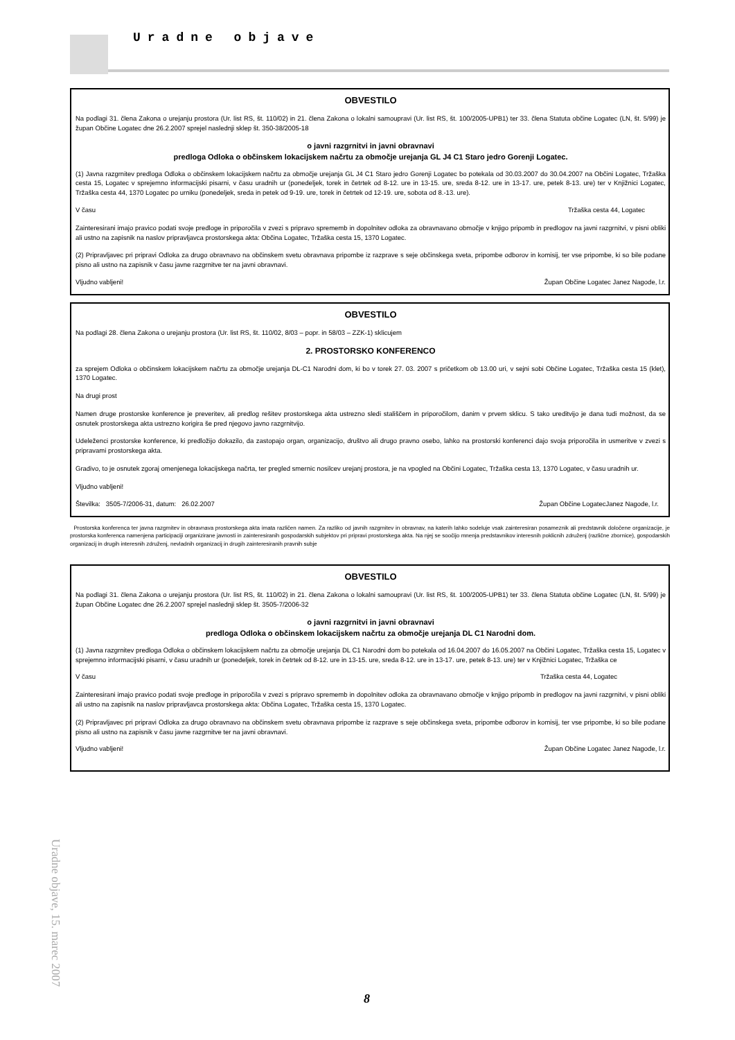Uradne objave
OBVESTILO
Na podlagi 31. člena Zakona o urejanju prostora (Ur. list RS, št. 110/02) in 21. člena Zakona o lokalni samoupravi (Ur. list RS, št. 100/2005-UPB1) ter 33. člena Statuta občine Logatec (LN, št. 5/99) je župan Občine Logatec dne 26.2.2007 sprejel naslednji sklep št. 350-38/2005-18
o javni razgrnitvi in javni obravnavi
predloga Odloka o občinskem lokacijskem načrtu za območje urejanja GL J4 C1 Staro jedro Gorenji Logatec.
(1) Javna razgrnitev predloga Odloka o občinskem lokacijskem načrtu za območje urejanja GL J4 C1 Staro jedro Gorenji Logatec bo potekala od 30.03.2007 do 30.04.2007 na Občini Logatec, Tržaška cesta 15, Logatec v sprejemno informacijski pisarni, v času uradnih ur (ponedeljek, torek in četrtek od 8-12. ure in 13-15. ure, sreda 8-12. ure in 13-17. ure, petek 8-13. ure) ter v Knjižnici Logatec, Tržaška cesta 44, 1370 Logatec po urniku (ponedeljek, sreda in petek od 9-19. ure, torek in četrtek od 12-19. ure, sobota od 8.-13. ure).
V času Tržaška cesta 44, Logatec
Zainteresirani imajo pravico podati svoje predloge in priporočila v zvezi s pripravo sprememb in dopolnitev odloka za obravnavano območje v knjigo pripomb in predlogov na javni razgrnitvi, v pisni obliki ali ustno na zapisnik na naslov pripravljavca prostorskega akta: Občina Logatec, Tržaška cesta 15, 1370 Logatec.
(2) Pripravljavec pri pripravi Odloka za drugo obravnavo na občinskem svetu obravnava pripombe iz razprave s seje občinskega sveta, pripombe odborov in komisij, ter vse pripombe, ki so bile podane pisno ali ustno na zapisnik v času javne razgrnitve ter na javni obravnavi.
Vljudno vabljeni! Župan Občine Logatec Janez Nagode, l.r.
OBVESTILO
Na podlagi 28. člena Zakona o urejanju prostora (Ur. list RS, št. 110/02, 8/03 – popr. in 58/03 – ZZK-1) sklicujem
2. PROSTORSKO KONFERENCO
za sprejem Odloka o občinskem lokacijskem načrtu za območje urejanja DL-C1 Narodni dom, ki bo v torek 27. 03. 2007 s pričetkom ob 13.00 uri, v sejni sobi Občine Logatec, Tržaška cesta 15 (klet), 1370 Logatec.
Na drugi prost
Namen druge prostorske konference je preveritev, ali predlog rešitev prostorskega akta ustrezno sledi stališčem in priporočilom, danim v prvem sklicu. S tako ureditvijo je dana tudi možnost, da se osnutek prostorskega akta ustrezno korigira še pred njegovo javno razgrnitvijo.
Udeleženci prostorske konference, ki predložijo dokazilo, da zastopajo organ, organizacijo, društvo ali drugo pravno osebo, lahko na prostorski konferenci dajo svoja priporočila in usmeritve v zvezi s pripravami prostorskega akta.
Gradivo, to je osnutek zgoraj omenjenega lokacijskega načrta, ter pregled smernic nosilcev urejanj prostora, je na vpogled na Občini Logatec, Tržaška cesta 13, 1370 Logatec, v času uradnih ur.
Vljudno vabljeni!
Številka: 3505-7/2006-31, datum: 26.02.2007 Župan Občine LogatecJanez Nagode, l.r.
Prostorska konferenca ter javna razgrnitev in obravnava prostorskega akta imata različen namen. Za razliko od javnih razgrnitev in obravnav, na katerih lahko sodeluje vsak zainteresiran posameznik ali predstavnik določene organizacije, je prostorska konferenca namenjena participaciji organizirane javnosti in zainteresiranih gospodarskih subjektov pri pripravi prostorskega akta. Na njej se soočijo mnenja predstavnikov interesnih poklicnih združenj (različne zbornice), gospodarskih organizacij in drugih interesnih združenj, nevladnih organizacij in drugih zainteresiranih pravnih subje
OBVESTILO
Na podlagi 31. člena Zakona o urejanju prostora (Ur. list RS, št. 110/02) in 21. člena Zakona o lokalni samoupravi (Ur. list RS, št. 100/2005-UPB1) ter 33. člena Statuta občine Logatec (LN, št. 5/99) je župan Občine Logatec dne 26.2.2007 sprejel naslednji sklep št. 3505-7/2006-32
o javni razgrnitvi in javni obravnavi
predloga Odloka o občinskem lokacijskem načrtu za območje urejanja DL C1 Narodni dom.
(1) Javna razgrnitev predloga Odloka o občinskem lokacijskem načrtu za območje urejanja DL C1 Narodni dom bo potekala od 16.04.2007 do 16.05.2007 na Občini Logatec, Tržaška cesta 15, Logatec v sprejemno informacijski pisarni, v času uradnih ur (ponedeljek, torek in četrtek od 8-12. ure in 13-15. ure, sreda 8-12. ure in 13-17. ure, petek 8-13. ure) ter v Knjižnici Logatec, Tržaška ce
V času Tržaška cesta 44, Logatec
Zainteresirani imajo pravico podati svoje predloge in priporočila v zvezi s pripravo sprememb in dopolnitev odloka za obravnavano območje v knjigo pripomb in predlogov na javni razgrnitvi, v pisni obliki ali ustno na zapisnik na naslov pripravljavca prostorskega akta: Občina Logatec, Tržaška cesta 15, 1370 Logatec.
(2) Pripravljavec pri pripravi Odloka za drugo obravnavo na občinskem svetu obravnava pripombe iz razprave s seje občinskega sveta, pripombe odborov in komisij, ter vse pripombe, ki so bile podane pisno ali ustno na zapisnik v času javne razgrnitve ter na javni obravnavi.
Vljudno vabljeni! Župan Občine Logatec Janez Nagode, l.r.
Uradne objave, 15. marec 2007
8